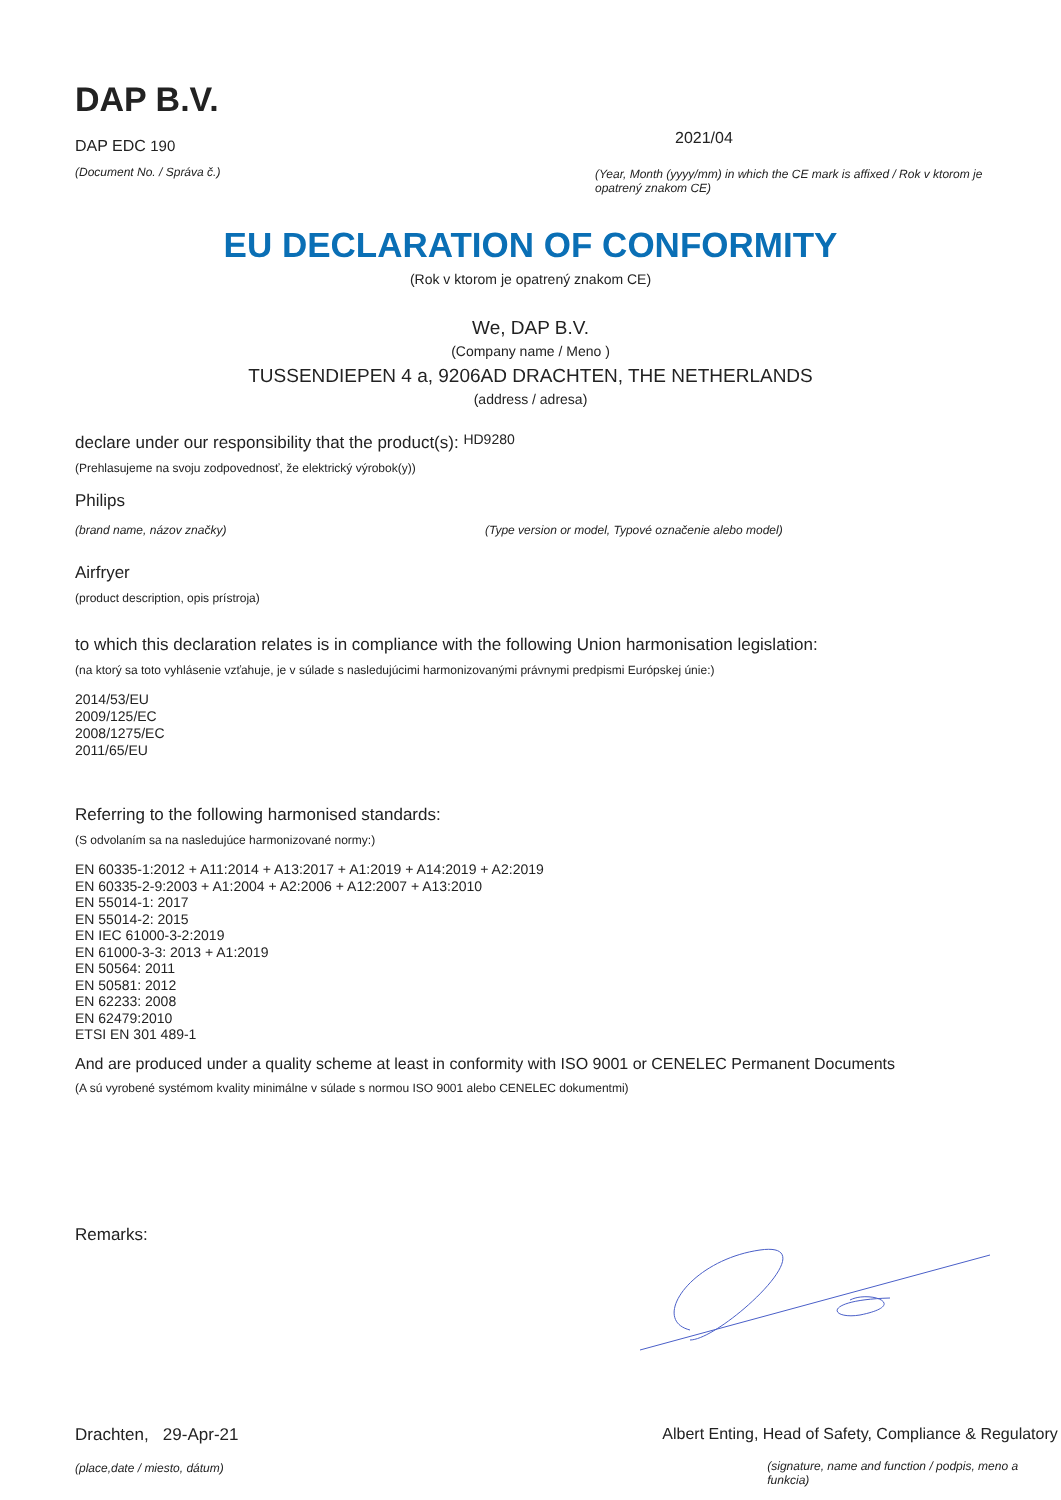DAP B.V.
DAP EDC 190
(Document No. / Správa č.)
2021/04
(Year, Month (yyyy/mm) in which the CE mark is affixed / Rok v ktorom je opatrený znakom CE)
EU DECLARATION OF CONFORMITY
(Rok v ktorom je opatrený znakom CE)
We, DAP B.V.
(Company name / Meno )
TUSSENDIEPEN 4 a, 9206AD DRACHTEN, THE NETHERLANDS
(address / adresa)
declare under our responsibility that the product(s): HD9280
(Prehlasujeme na svoju zodpovednosť, že elektrický výrobok(y))
Philips
(brand name, názov značky) (Type version or model, Typové označenie alebo model)
Airfryer
(product description, opis prístroja)
to which this declaration relates is in compliance with the following Union harmonisation legislation:
(na ktorý sa toto vyhlásenie vzťahuje, je v súlade s nasledujúcimi harmonizovanými právnymi predpismi Európskej únie:)
2014/53/EU
2009/125/EC
2008/1275/EC
2011/65/EU
Referring to the following harmonised standards:
(S odvolaním sa na nasledujúce harmonizované normy:)
EN 60335-1:2012 + A11:2014 + A13:2017 + A1:2019 + A14:2019 + A2:2019
EN 60335-2-9:2003 + A1:2004 + A2:2006 + A12:2007 + A13:2010
EN 55014-1: 2017
EN 55014-2: 2015
EN IEC 61000-3-2:2019
EN 61000-3-3: 2013 + A1:2019
EN 50564: 2011
EN 50581: 2012
EN 62233: 2008
EN 62479:2010
ETSI EN 301 489-1
And are produced under a quality scheme at least in conformity with ISO 9001 or CENELEC Permanent Documents
(A sú vyrobené systémom kvality minimálne v súlade s normou ISO 9001 alebo CENELEC dokumentmi)
Remarks:
Drachten, 29-Apr-21
(place,date / miesto, dátum)
Albert Enting, Head of Safety, Compliance & Regulatory
(signature, name and function / podpis, meno a funkcia)